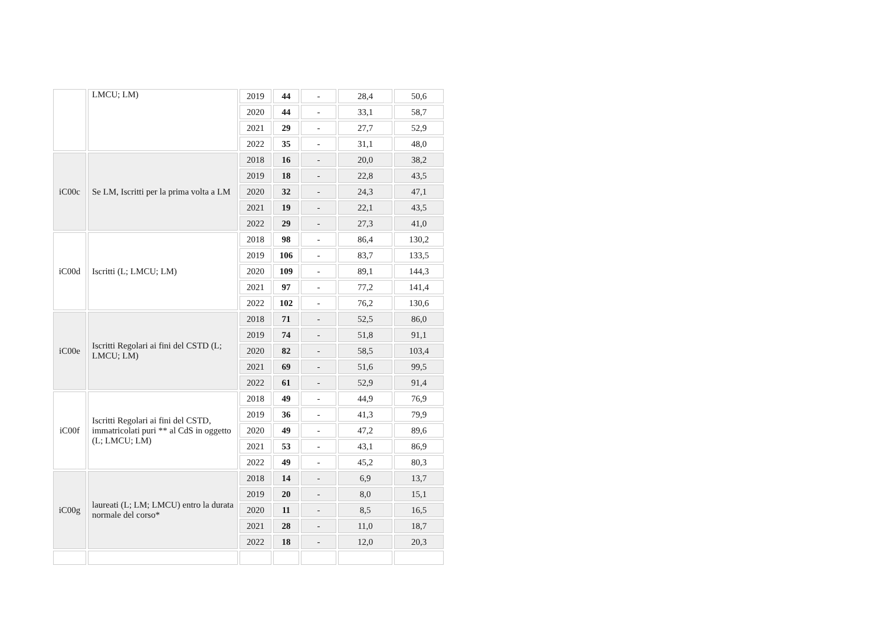| | LMCU; LM) | 2019 | 44 | - | 28,4 | 50,6 |
| | | 2020 | 44 | - | 33,1 | 58,7 |
| | | 2021 | 29 | - | 27,7 | 52,9 |
| | | 2022 | 35 | - | 31,1 | 48,0 |
| iC00c | Se LM, Iscritti per la prima volta a LM | 2018 | 16 | - | 20,0 | 38,2 |
| | | 2019 | 18 | - | 22,8 | 43,5 |
| | | 2020 | 32 | - | 24,3 | 47,1 |
| | | 2021 | 19 | - | 22,1 | 43,5 |
| | | 2022 | 29 | - | 27,3 | 41,0 |
| iC00d | Iscritti (L; LMCU; LM) | 2018 | 98 | - | 86,4 | 130,2 |
| | | 2019 | 106 | - | 83,7 | 133,5 |
| | | 2020 | 109 | - | 89,1 | 144,3 |
| | | 2021 | 97 | - | 77,2 | 141,4 |
| | | 2022 | 102 | - | 76,2 | 130,6 |
| iC00e | Iscritti Regolari ai fini del CSTD (L; LMCU; LM) | 2018 | 71 | - | 52,5 | 86,0 |
| | | 2019 | 74 | - | 51,8 | 91,1 |
| | | 2020 | 82 | - | 58,5 | 103,4 |
| | | 2021 | 69 | - | 51,6 | 99,5 |
| | | 2022 | 61 | - | 52,9 | 91,4 |
| iC00f | Iscritti Regolari ai fini del CSTD, immatricolati puri ** al CdS in oggetto (L; LMCU; LM) | 2018 | 49 | - | 44,9 | 76,9 |
| | | 2019 | 36 | - | 41,3 | 79,9 |
| | | 2020 | 49 | - | 47,2 | 89,6 |
| | | 2021 | 53 | - | 43,1 | 86,9 |
| | | 2022 | 49 | - | 45,2 | 80,3 |
| iC00g | laureati (L; LM; LMCU) entro la durata normale del corso* | 2018 | 14 | - | 6,9 | 13,7 |
| | | 2019 | 20 | - | 8,0 | 15,1 |
| | | 2020 | 11 | - | 8,5 | 16,5 |
| | | 2021 | 28 | - | 11,0 | 18,7 |
| | | 2022 | 18 | - | 12,0 | 20,3 |